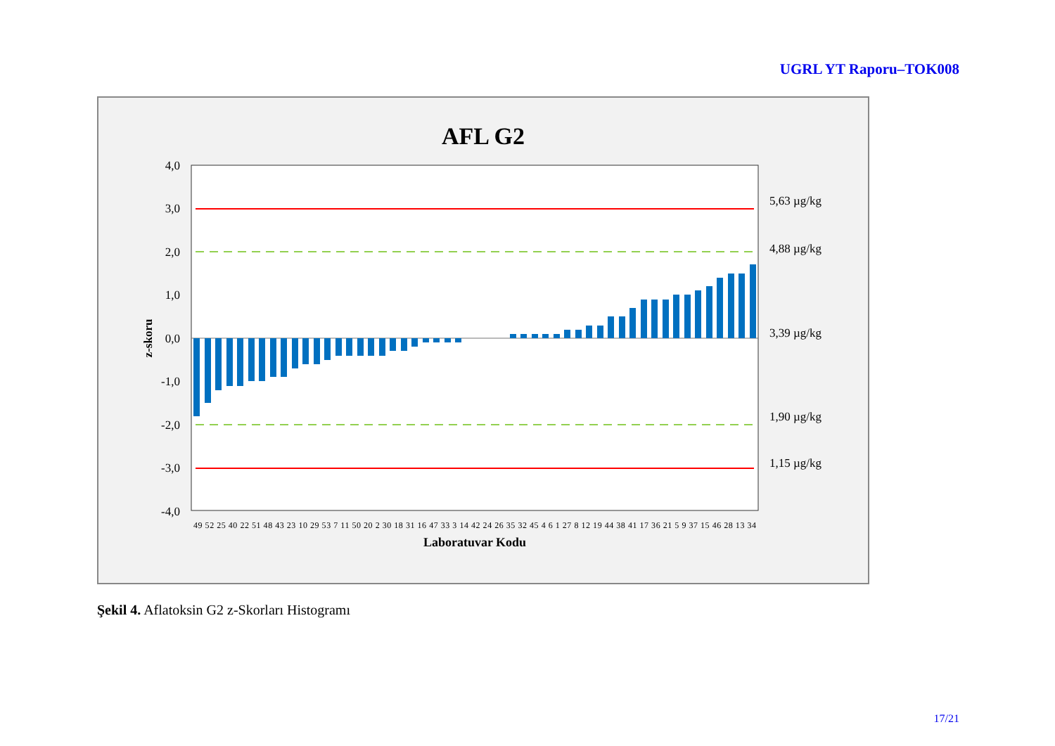UGRL YT Raporu–TOK008
AFL G2
4,0
3,0
2,0
1,0
0,0
-1,0
-2,0
-3,0
-4,0
5,63 µg/kg
4,88 µg/kg
3,39 µg/kg
1,90 µg/kg
1,15 µg/kg
z-skoru
Laboratuvar Kodu
49 52 25 40 22 51 48 43 23 10 29 53 7 11 50 20 2 30 18 31 16 47 33 3 14 42 24 26 35 32 45 4 6 1 27 8 12 19 44 38 41 17 36 21 5 9 37 15 46 28 13 34
Şekil 4. Aflatoksin G2 z-Skorları Histogramı
17/21